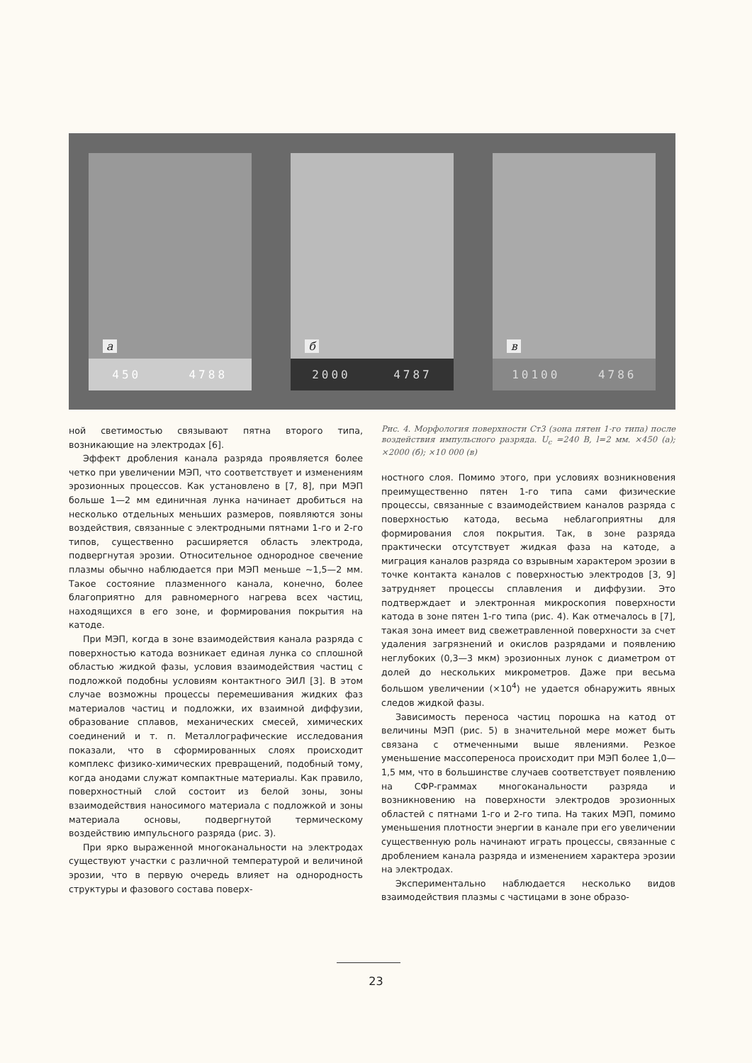а
450 4788
б
2000 4787
в
10100 4786
ной светимостью связывают пятна второго типа, возникающие на электродах [6].
Эффект дробления канала разряда проявляется более четко при увеличении МЭП, что соответствует и изменениям эрозионных процессов. Как установлено в [7, 8], при МЭП больше 1—2 мм единичная лунка начинает дробиться на несколько отдельных меньших размеров, появляются зоны воздействия, связанные с электродными пятнами 1-го и 2-го типов, существенно расширяется область электрода, подвергнутая эрозии. Относительное однородное свечение плазмы обычно наблюдается при МЭП меньше ~1,5—2 мм. Такое состояние плазменного канала, конечно, более благоприятно для равномерного нагрева всех частиц, находящихся в его зоне, и формирования покрытия на катоде.
При МЭП, когда в зоне взаимодействия канала разряда с поверхностью катода возникает единая лунка со сплошной областью жидкой фазы, условия взаимодействия частиц с подложкой подобны условиям контактного ЭИЛ [3]. В этом случае возможны процессы перемешивания жидких фаз материалов частиц и подложки, их взаимной диффузии, образование сплавов, механических смесей, химических соединений и т. п. Металлографические исследования показали, что в сформированных слоях происходит комплекс физико-химических превращений, подобный тому, когда анодами служат компактные материалы. Как правило, поверхностный слой состоит из белой зоны, зоны взаимодействия наносимого материала с подложкой и зоны материала основы, подвергнутой термическому воздействию импульсного разряда (рис. 3).
При ярко выраженной многоканальности на электродах существуют участки с различной температурой и величиной эрозии, что в первую очередь влияет на однородность структуры и фазового состава поверх-
Рис. 4. Морфология поверхности Ст3 (зона пятен 1-го типа) после воздействия импульсного разряда. U<sub>c</sub> =240 В, l=2 мм. ×450 (а); ×2000 (б); ×10 000 (в)
ностного слоя. Помимо этого, при условиях возникновения преимущественно пятен 1-го типа сами физические процессы, связанные с взаимодействием каналов разряда с поверхностью катода, весьма неблагоприятны для формирования слоя покрытия. Так, в зоне разряда практически отсутствует жидкая фаза на катоде, а миграция каналов разряда со взрывным характером эрозии в точке контакта каналов с поверхностью электродов [3, 9] затрудняет процессы сплавления и диффузии. Это подтверждает и электронная микроскопия поверхности катода в зоне пятен 1-го типа (рис. 4). Как отмечалось в [7], такая зона имеет вид свежетравленной поверхности за счет удаления загрязнений и окислов разрядами и появлению неглубоких (0,3—3 мкм) эрозионных лунок с диаметром от долей до нескольких микрометров. Даже при весьма большом увеличении (×10<sup>4</sup>) не удается обнаружить явных следов жидкой фазы.
Зависимость переноса частиц порошка на катод от величины МЭП (рис. 5) в значительной мере может быть связана с отмеченными выше явлениями. Резкое уменьшение массопереноса происходит при МЭП более 1,0—1,5 мм, что в большинстве случаев соответствует появлению на СФР-граммах многоканальности разряда и возникновению на поверхности электродов эрозионных областей с пятнами 1-го и 2-го типа. На таких МЭП, помимо уменьшения плотности энергии в канале при его увеличении существенную роль начинают играть процессы, связанные с дроблением канала разряда и изменением характера эрозии на электродах.
Экспериментально наблюдается несколько видов взаимодействия плазмы с частицами в зоне образо-
23